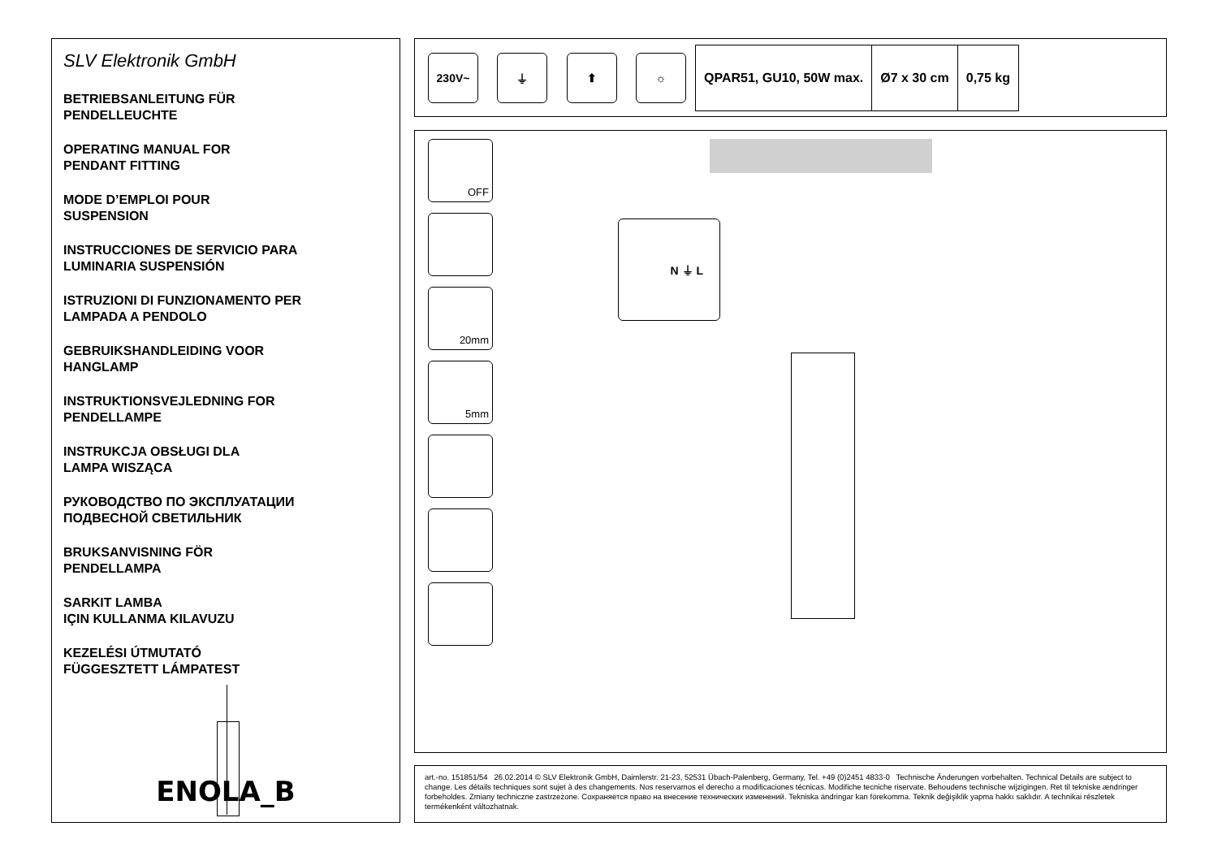SLV Elektronik GmbH
BETRIEBSANLEITUNG FÜR
PENDELLEUCHTE
OPERATING MANUAL FOR
PENDANT FITTING
MODE D’EMPLOI POUR
SUSPENSION
INSTRUCCIONES DE SERVICIO PARA
LUMINARIA SUSPENSIÓN
ISTRUZIONI DI FUNZIONAMENTO PER
LAMPADA A PENDOLO
GEBRUIKSHANDLEIDING VOOR
HANGLAMP
INSTRUKTIONSVEJLEDNING FOR
PENDELLAMPE
INSTRUKCJA OBSŁUGI DLA
LAMPA WISZĄCA
РУКОВОДСТВО ПО ЭКСПЛУАТАЦИИ
ПОДВЕСНОЙ СВЕТИЛЬНИК
BRUKSANVISNING FÖR
PENDELLAMPA
SARKIT LAMBA
IÇIN KULLANMA KILAVUZU
KEZELÉSI ÚTMUTATÓ
FÜGGESZTETT LÁMPATEST
ENOLA_B
230V~ ⏚ ⬆ ☼
| QPAR51, GU10, 50W max. | Ø7 x 30 cm | 0,75 kg |
OFF
20mm
5mm
N ⏚ L
art.-no. 151851/54 26.02.2014 © SLV Elektronik GmbH, Daimlerstr. 21-23, 52531 Übach-Palenberg, Germany, Tel. +49 (0)2451 4833-0 Technische Änderungen vorbehalten. Technical Details are subject to change. Les détails techniques sont sujet à des changements. Nos reservamos el derecho a modificaciones técnicas. Modifiche tecniche riservate. Behoudens technische wijzigingen. Ret til tekniske ændringer forbeholdes. Zmiany techniczne zastrzeżone. Сохраняется право на внесение технических изменений. Tekniska ändringar kan förekomma. Teknik değişiklik yapma hakkı saklıdır. A technikai részletek termékenként változhatnak.